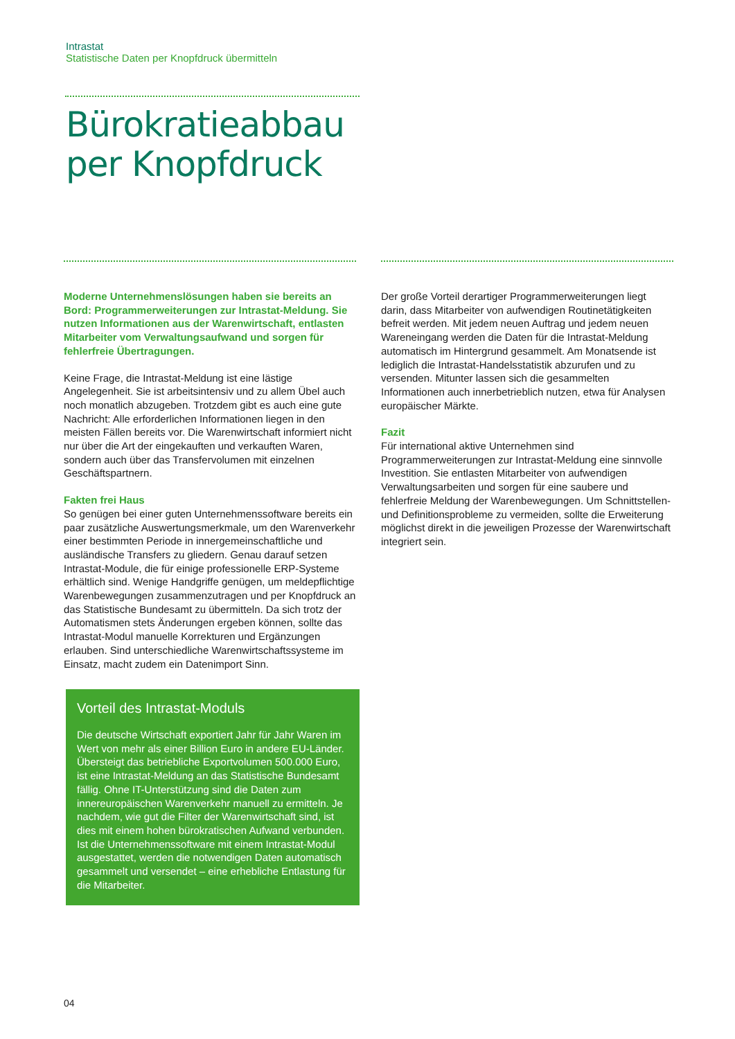Intrastat
Statistische Daten per Knopfdruck übermitteln
Bürokratieabbau
per Knopfdruck
Moderne Unternehmenslösungen haben sie bereits an Bord: Programmerweiterungen zur Intrastat-Meldung. Sie nutzen Informationen aus der Warenwirtschaft, entlasten Mitarbeiter vom Verwaltungsaufwand und sorgen für fehlerfreie Übertragungen.
Keine Frage, die Intrastat-Meldung ist eine lästige Angelegenheit. Sie ist arbeitsintensiv und zu allem Übel auch noch monatlich abzugeben. Trotzdem gibt es auch eine gute Nachricht: Alle erforderlichen Informationen liegen in den meisten Fällen bereits vor. Die Warenwirtschaft informiert nicht nur über die Art der eingekauften und verkauften Waren, sondern auch über das Transfervolumen mit einzelnen Geschäftspartnern.
Fakten frei Haus
So genügen bei einer guten Unternehmenssoftware bereits ein paar zusätzliche Auswertungsmerkmale, um den Warenverkehr einer bestimmten Periode in innergemeinschaftliche und ausländische Transfers zu gliedern. Genau darauf setzen Intrastat-Module, die für einige professionelle ERP-Systeme erhältlich sind. Wenige Handgriffe genügen, um meldepflichtige Warenbewegungen zusammenzutragen und per Knopfdruck an das Statistische Bundesamt zu übermitteln. Da sich trotz der Automatismen stets Änderungen ergeben können, sollte das Intrastat-Modul manuelle Korrekturen und Ergänzungen erlauben. Sind unterschiedliche Warenwirtschaftssysteme im Einsatz, macht zudem ein Datenimport Sinn.
Vorteil des Intrastat-Moduls
Die deutsche Wirtschaft exportiert Jahr für Jahr Waren im Wert von mehr als einer Billion Euro in andere EU-Länder. Übersteigt das betriebliche Exportvolumen 500.000 Euro, ist eine Intrastat-Meldung an das Statistische Bundesamt fällig. Ohne IT-Unterstützung sind die Daten zum innereuropäischen Warenverkehr manuell zu ermitteln. Je nachdem, wie gut die Filter der Warenwirtschaft sind, ist dies mit einem hohen bürokratischen Aufwand verbunden. Ist die Unternehmenssoftware mit einem Intrastat-Modul ausgestattet, werden die notwendigen Daten automatisch gesammelt und versendet – eine erhebliche Entlastung für die Mitarbeiter.
Der große Vorteil derartiger Programmerweiterungen liegt darin, dass Mitarbeiter von aufwendigen Routinetätigkeiten befreit werden. Mit jedem neuen Auftrag und jedem neuen Wareneingang werden die Daten für die Intrastat-Meldung automatisch im Hintergrund gesammelt. Am Monatsende ist lediglich die Intrastat-Handelsstatistik abzurufen und zu versenden. Mitunter lassen sich die gesammelten Informationen auch innerbetrieblich nutzen, etwa für Analysen europäischer Märkte.
Fazit
Für international aktive Unternehmen sind Programmerweiterungen zur Intrastat-Meldung eine sinnvolle Investition. Sie entlasten Mitarbeiter von aufwendigen Verwaltungsarbeiten und sorgen für eine saubere und fehlerfreie Meldung der Warenbewegungen. Um Schnittstellen- und Definitionsprobleme zu vermeiden, sollte die Erweiterung möglichst direkt in die jeweiligen Prozesse der Warenwirtschaft integriert sein.
04